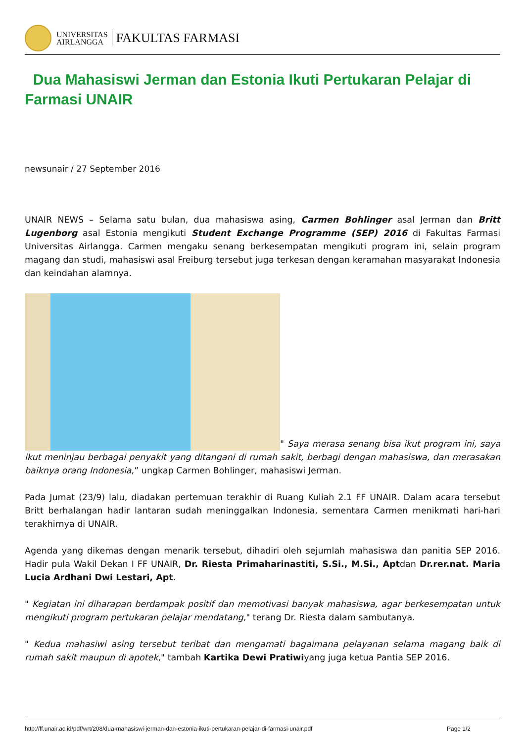UNIVERSITAS
AIRLANGGA
FAKULTAS FARMASI
Dua Mahasiswi Jerman dan Estonia Ikuti Pertukaran Pelajar di Farmasi UNAIR
newsunair / 27 September 2016
UNAIR NEWS – Selama satu bulan, dua mahasiswa asing, Carmen Bohlinger asal Jerman dan Britt Lugenborg asal Estonia mengikuti Student Exchange Programme (SEP) 2016 di Fakultas Farmasi Universitas Airlangga. Carmen mengaku senang berkesempatan mengikuti program ini, selain program magang dan studi, mahasiswi asal Freiburg tersebut juga terkesan dengan keramahan masyarakat Indonesia dan keindahan alamnya.
" Saya merasa senang bisa ikut program ini, saya ikut meninjau berbagai penyakit yang ditangani di rumah sakit, berbagi dengan mahasiswa, dan merasakan baiknya orang Indonesia,” ungkap Carmen Bohlinger, mahasiswi Jerman.
Pada Jumat (23/9) lalu, diadakan pertemuan terakhir di Ruang Kuliah 2.1 FF UNAIR. Dalam acara tersebut Britt berhalangan hadir lantaran sudah meninggalkan Indonesia, sementara Carmen menikmati hari-hari terakhirnya di UNAIR.
Agenda yang dikemas dengan menarik tersebut, dihadiri oleh sejumlah mahasiswa dan panitia SEP 2016. Hadir pula Wakil Dekan I FF UNAIR, Dr. Riesta Primaharinastiti, S.Si., M.Si., Aptdan Dr.rer.nat. Maria Lucia Ardhani Dwi Lestari, Apt.
" Kegiatan ini diharapan berdampak positif dan memotivasi banyak mahasiswa, agar berkesempatan untuk mengikuti program pertukaran pelajar mendatang," terang Dr. Riesta dalam sambutanya.
" Kedua mahasiwi asing tersebut teribat dan mengamati bagaimana pelayanan selama magang baik di rumah sakit maupun di apotek," tambah Kartika Dewi Pratiwiyang juga ketua Pantia SEP 2016.
http://ff.unair.ac.id/pdf/wrt/208/dua-mahasiswi-jerman-dan-estonia-ikuti-pertukaran-pelajar-di-farmasi-unair.pdf Page 1/2